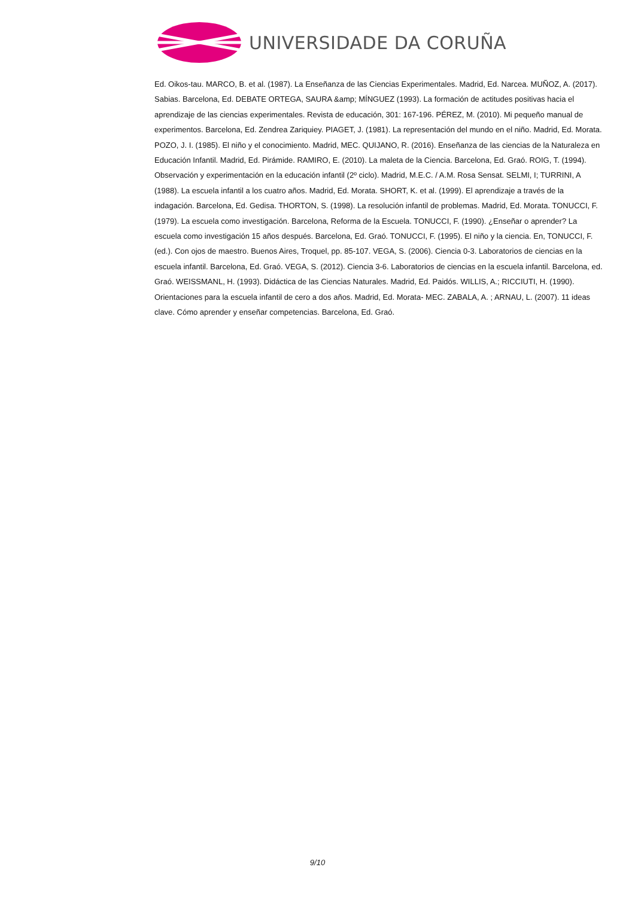UNIVERSIDADE DA CORUÑA
Ed. Oikos-tau. MARCO, B. et al. (1987). La Enseñanza de las Ciencias Experimentales. Madrid, Ed. Narcea. MUÑOZ, A. (2017). Sabias. Barcelona, Ed. DEBATE ORTEGA, SAURA &amp; MÍNGUEZ (1993). La formación de actitudes positivas hacia el aprendizaje de las ciencias experimentales. Revista de educación, 301: 167-196. PÉREZ, M. (2010). Mi pequeño manual de experimentos. Barcelona, Ed. Zendrea Zariquiey. PIAGET, J. (1981). La representación del mundo en el niño. Madrid, Ed. Morata. POZO, J. I. (1985). El niño y el conocimiento. Madrid, MEC. QUIJANO, R. (2016). Enseñanza de las ciencias de la Naturaleza en Educación Infantil. Madrid, Ed. Pirámide. RAMIRO, E. (2010). La maleta de la Ciencia. Barcelona, Ed. Graó. ROIG, T. (1994). Observación y experimentación en la educación infantil (2º ciclo). Madrid, M.E.C. / A.M. Rosa Sensat. SELMI, I; TURRINI, A (1988). La escuela infantil a los cuatro años. Madrid, Ed. Morata. SHORT, K. et al. (1999). El aprendizaje a través de la indagación. Barcelona, Ed. Gedisa. THORTON, S. (1998). La resolución infantil de problemas. Madrid, Ed. Morata. TONUCCI, F. (1979). La escuela como investigación. Barcelona, Reforma de la Escuela. TONUCCI, F. (1990). ¿Enseñar o aprender? La escuela como investigación 15 años después. Barcelona, Ed. Graó. TONUCCI, F. (1995). El niño y la ciencia. En, TONUCCI, F. (ed.). Con ojos de maestro. Buenos Aires, Troquel, pp. 85-107. VEGA, S. (2006). Ciencia 0-3. Laboratorios de ciencias en la escuela infantil. Barcelona, Ed. Graó. VEGA, S. (2012). Ciencia 3-6. Laboratorios de ciencias en la escuela infantil. Barcelona, ed. Graó. WEISSMANL, H. (1993). Didáctica de las Ciencias Naturales. Madrid, Ed. Paidós. WILLIS, A.; RICCIUTI, H. (1990). Orientaciones para la escuela infantil de cero a dos años. Madrid, Ed. Morata- MEC. ZABALA, A. ; ARNAU, L. (2007). 11 ideas clave. Cómo aprender y enseñar competencias. Barcelona, Ed. Graó.
9/10